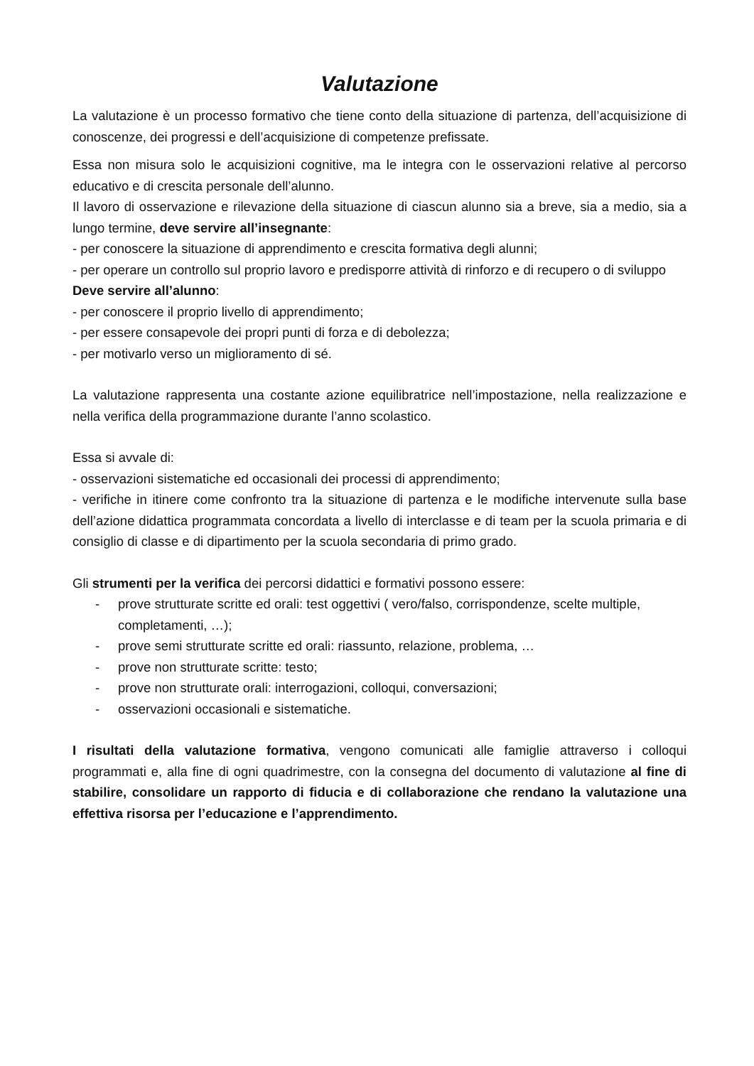Valutazione
La valutazione è un processo formativo che tiene conto della situazione di partenza, dell’acquisizione di conoscenze, dei progressi e dell’acquisizione di competenze prefissate.
Essa non misura solo le acquisizioni cognitive, ma le integra con le osservazioni relative al percorso educativo e di crescita personale dell’alunno.
Il lavoro di osservazione e rilevazione della situazione di ciascun alunno sia a breve, sia a medio, sia a lungo termine, deve servire all’insegnante:
- per conoscere la situazione di apprendimento e crescita formativa degli alunni;
- per operare un controllo sul proprio lavoro e predisporre attività di rinforzo e di recupero o di sviluppo
Deve servire all’alunno:
- per conoscere il proprio livello di apprendimento;
- per essere consapevole dei propri punti di forza e di debolezza;
- per motivarlo verso un miglioramento di sé.
La valutazione rappresenta una costante azione equilibratrice nell’impostazione, nella realizzazione e nella verifica della programmazione durante l’anno scolastico.
Essa si avvale di:
- osservazioni sistematiche ed occasionali dei processi di apprendimento;
- verifiche in itinere come confronto tra la situazione di partenza e le modifiche intervenute sulla base dell’azione didattica programmata concordata a livello di interclasse e di team per la scuola primaria e di consiglio di classe e di dipartimento per la scuola secondaria di primo grado.
Gli strumenti per la verifica dei percorsi didattici e formativi possono essere:
- prove strutturate scritte ed orali: test oggettivi ( vero/falso, corrispondenze, scelte multiple, completamenti, …);
- prove semi strutturate scritte ed orali: riassunto, relazione, problema, …
- prove non strutturate scritte: testo;
- prove non strutturate orali: interrogazioni, colloqui, conversazioni;
- osservazioni occasionali e sistematiche.
I risultati della valutazione formativa, vengono comunicati alle famiglie attraverso i colloqui programmati e, alla fine di ogni quadrimestre, con la consegna del documento di valutazione al fine di stabilire, consolidare un rapporto di fiducia e di collaborazione che rendano la valutazione una effettiva risorsa per l’educazione e l’apprendimento.